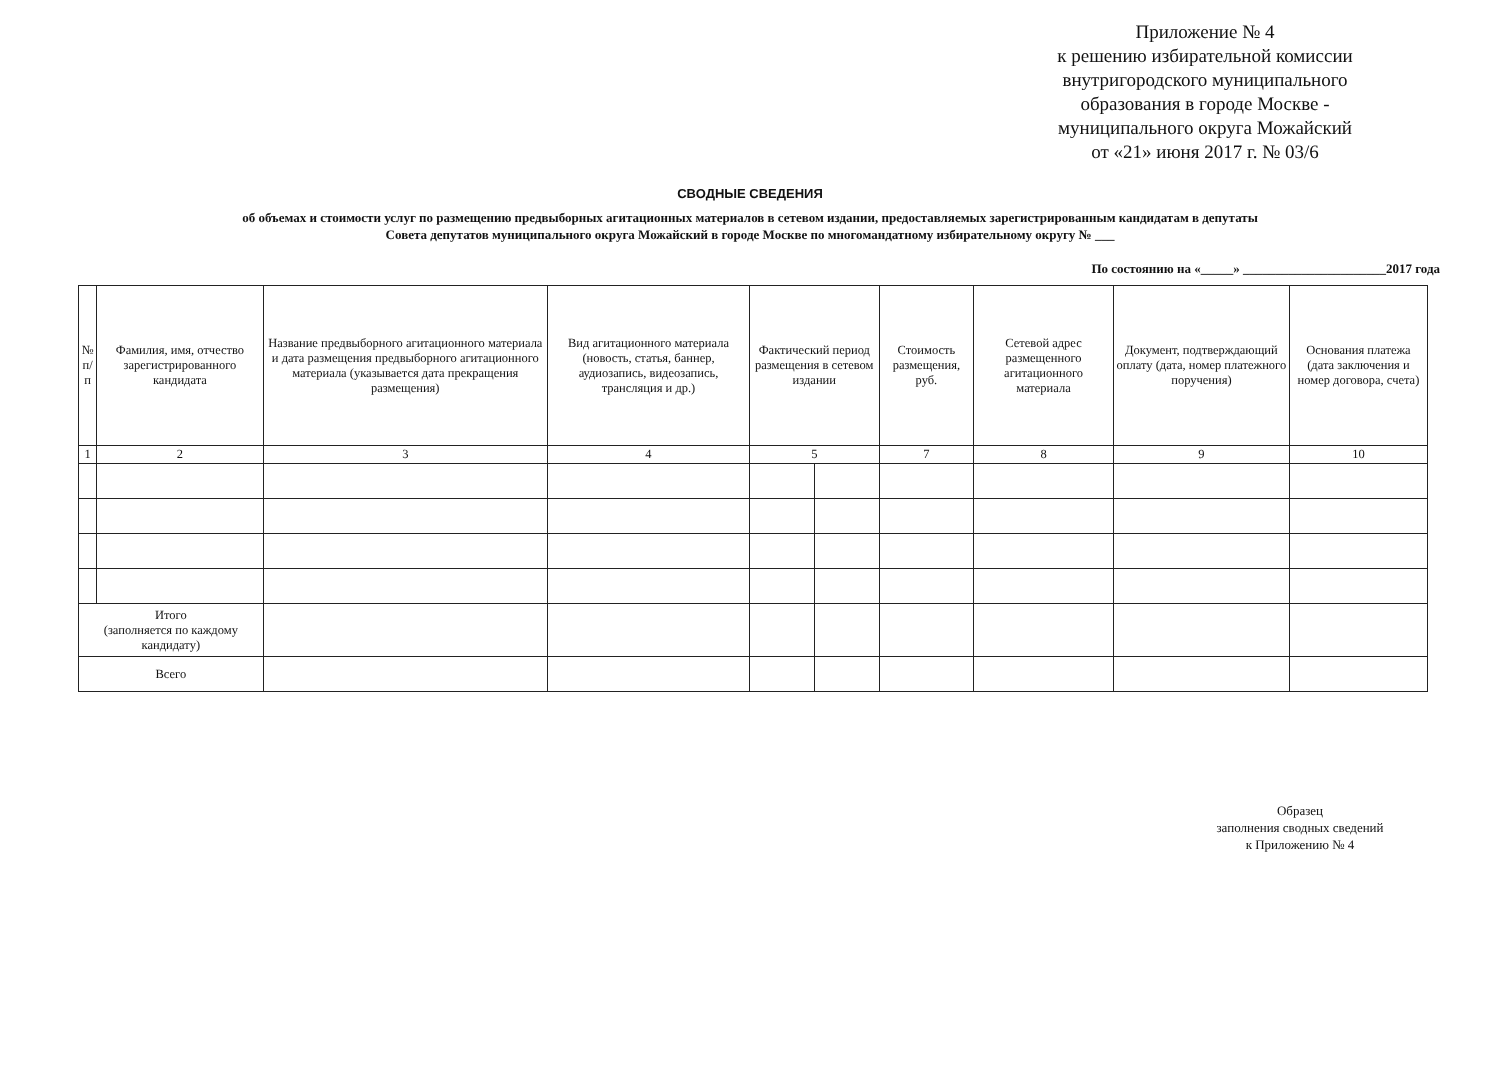Приложение № 4
к решению избирательной комиссии внутригородского муниципального образования в городе Москве - муниципального округа Можайский
от «21» июня 2017 г. № 03/6
СВОДНЫЕ СВЕДЕНИЯ
об объемах и стоимости услуг по размещению предвыборных агитационных материалов в сетевом издании, предоставляемых зарегистрированным кандидатам в депутаты
Совета депутатов муниципального округа Можайский в городе Москве по многомандатному избирательному округу № ___
По состоянию на «_____» ______________________2017 года
| № п/п | Фамилия, имя, отчество зарегистрированного кандидата | Название предвыборного агитационного материала и дата размещения предвыборного агитационного материала (указывается дата прекращения размещения) | Вид агитационного материала (новость, статья, баннер, аудиозапись, видеозапись, трансляция и др.) | Фактический период размещения в сетевом издании | | Стоимость размещения, руб. | Сетевой адрес размещенного агитационного материала | Документ, подтверждающий оплату (дата, номер платежного поручения) | Основания платежа (дата заключения и номер договора, счета) |
| --- | --- | --- | --- | --- | --- | --- | --- | --- | --- |
| 1 | 2 | 3 | 4 | 5 | | 7 | 8 | 9 | 10 |
| Итого (заполняется по каждому кандидату) | | | | | | | | | |
| Всего | | | | | | | | | |
Образец
заполнения сводных сведений
к Приложению № 4